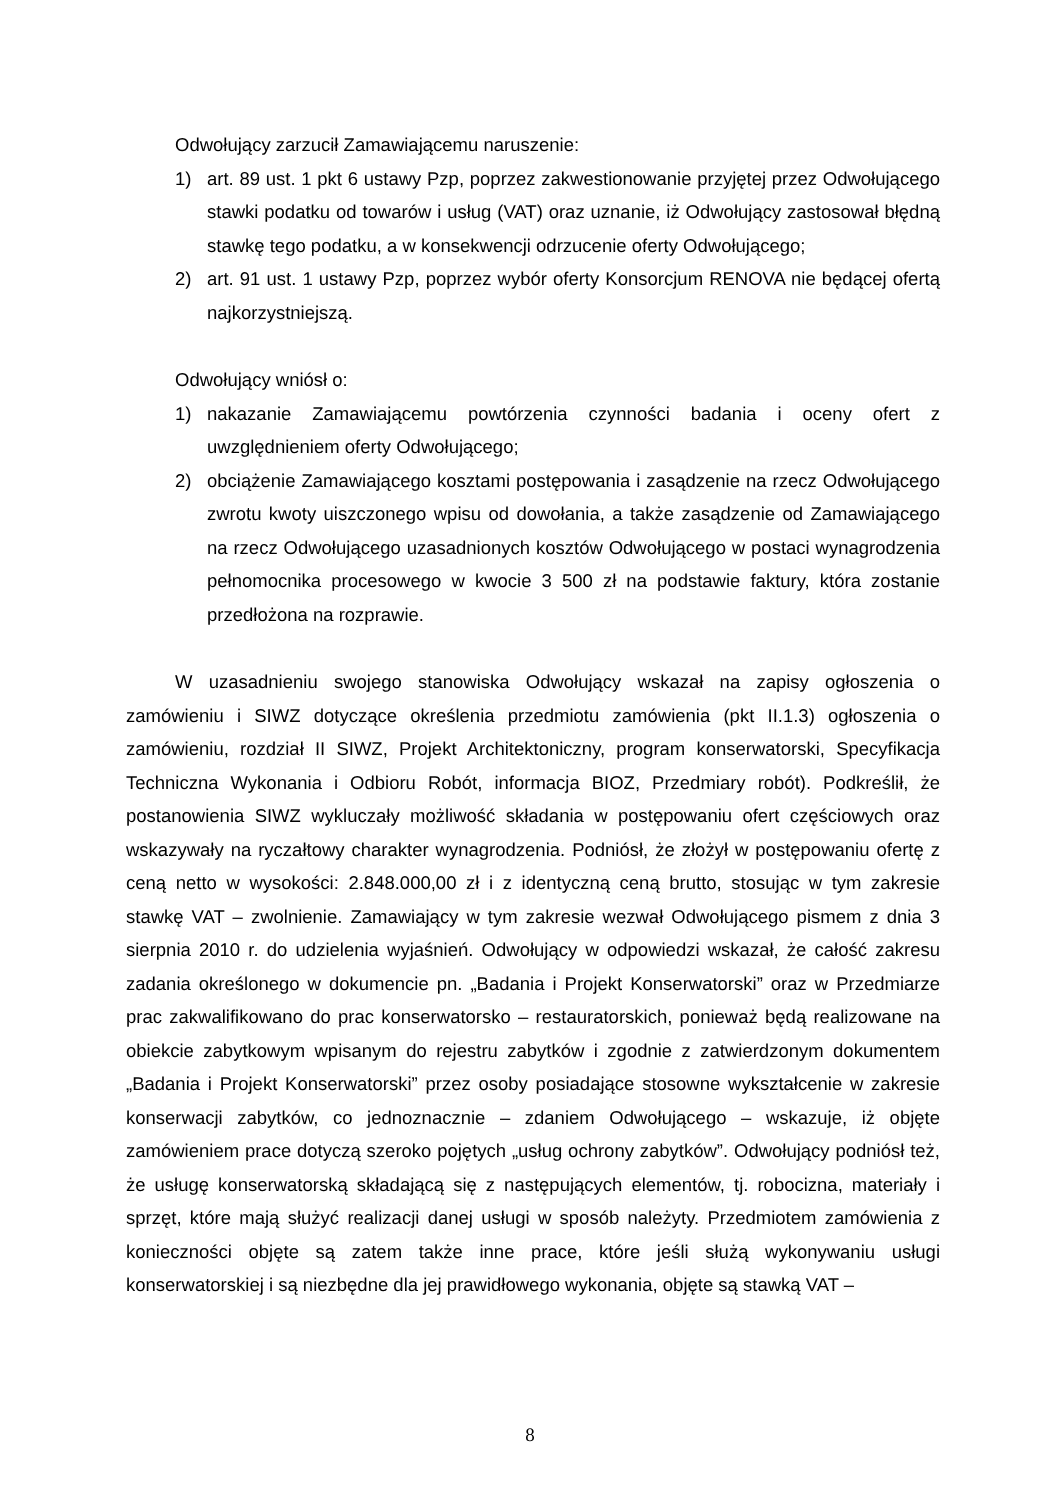Odwołujący zarzucił Zamawiającemu naruszenie:
1) art. 89 ust. 1 pkt 6 ustawy Pzp, poprzez zakwestionowanie przyjętej przez Odwołującego stawki podatku od towarów i usług (VAT) oraz uznanie, iż Odwołujący zastosował błędną stawkę tego podatku, a w konsekwencji odrzucenie oferty Odwołującego;
2) art. 91 ust. 1 ustawy Pzp, poprzez wybór oferty Konsorcjum RENOVA nie będącej ofertą najkorzystniejszą.
Odwołujący wniósł o:
1) nakazanie Zamawiającemu powtórzenia czynności badania i oceny ofert z uwzględnieniem oferty Odwołującego;
2) obciążenie Zamawiającego kosztami postępowania i zasądzenie na rzecz Odwołującego zwrotu kwoty uiszczonego wpisu od dowołania, a także zasądzenie od Zamawiającego na rzecz Odwołującego uzasadnionych kosztów Odwołującego w postaci wynagrodzenia pełnomocnika procesowego w kwocie 3 500 zł na podstawie faktury, która zostanie przedłożona na rozprawie.
W uzasadnieniu swojego stanowiska Odwołujący wskazał na zapisy ogłoszenia o zamówieniu i SIWZ dotyczące określenia przedmiotu zamówienia (pkt II.1.3) ogłoszenia o zamówieniu, rozdział II SIWZ, Projekt Architektoniczny, program konserwatorski, Specyfikacja Techniczna Wykonania i Odbioru Robót, informacja BIOZ, Przedmiary robót). Podkreślił, że postanowienia SIWZ wykluczały możliwość składania w postępowaniu ofert częściowych oraz wskazywały na ryczałtowy charakter wynagrodzenia. Podniósł, że złożył w postępowaniu ofertę z ceną netto w wysokości: 2.848.000,00 zł i z identyczną ceną brutto, stosując w tym zakresie stawkę VAT – zwolnienie. Zamawiający w tym zakresie wezwał Odwołującego pismem z dnia 3 sierpnia 2010 r. do udzielenia wyjaśnień. Odwołujący w odpowiedzi wskazał, że całość zakresu zadania określonego w dokumencie pn. „Badania i Projekt Konserwatorski” oraz w Przedmiarze prac zakwalifikowano do prac konserwatorsko – restauratorskich, ponieważ będą realizowane na obiekcie zabytkowym wpisanym do rejestru zabytków i zgodnie z zatwierdzonym dokumentem „Badania i Projekt Konserwatorski” przez osoby posiadające stosowne wykształcenie w zakresie konserwacji zabytków, co jednoznacznie – zdaniem Odwołującego – wskazuje, iż objęte zamówieniem prace dotyczą szeroko pojętych „usług ochrony zabytków”. Odwołujący podniósł też, że usługę konserwatorską składającą się z następujących elementów, tj. robocizna, materiały i sprzęt, które mają służyć realizacji danej usługi w sposób należyty. Przedmiotem zamówienia z konieczności objęte są zatem także inne prace, które jeśli służą wykonywaniu usługi konserwatorskiej i są niezbędne dla jej prawidłowego wykonania, objęte są stawką VAT –
8